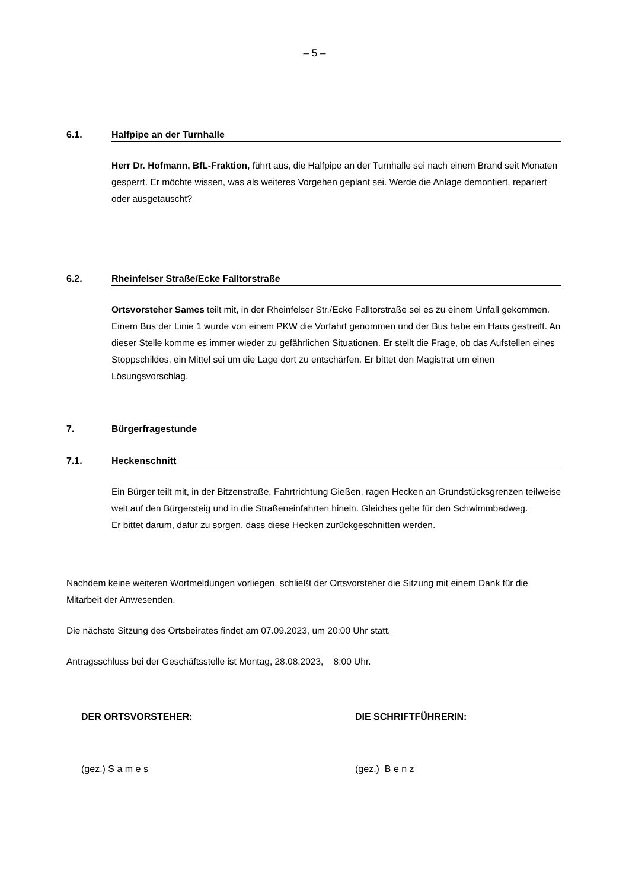– 5 –
6.1. Halfpipe an der Turnhalle
Herr Dr. Hofmann, BfL-Fraktion, führt aus, die Halfpipe an der Turnhalle sei nach einem Brand seit Monaten gesperrt. Er möchte wissen, was als weiteres Vorgehen geplant sei. Werde die Anlage demontiert, repariert oder ausgetauscht?
6.2. Rheinfelser Straße/Ecke Falltorstraße
Ortsvorsteher Sames teilt mit, in der Rheinfelser Str./Ecke Falltorstraße sei es zu einem Unfall gekommen. Einem Bus der Linie 1 wurde von einem PKW die Vorfahrt genommen und der Bus habe ein Haus gestreift. An dieser Stelle komme es immer wieder zu gefährlichen Situationen. Er stellt die Frage, ob das Aufstellen eines Stoppschildes, ein Mittel sei um die Lage dort zu entschärfen. Er bittet den Magistrat um einen Lösungsvorschlag.
7. Bürgerfragestunde
7.1. Heckenschnitt
Ein Bürger teilt mit, in der Bitzenstraße, Fahrtrichtung Gießen, ragen Hecken an Grundstücksgrenzen teilweise weit auf den Bürgersteig und in die Straßeneinfahrten hinein. Gleiches gelte für den Schwimmbadweg.
Er bittet darum, dafür zu sorgen, dass diese Hecken zurückgeschnitten werden.
Nachdem keine weiteren Wortmeldungen vorliegen, schließt der Ortsvorsteher die Sitzung mit einem Dank für die Mitarbeit der Anwesenden.
Die nächste Sitzung des Ortsbeirates findet am 07.09.2023, um 20:00 Uhr statt.
Antragsschluss bei der Geschäftsstelle ist Montag, 28.08.2023, 8:00 Uhr.
DER ORTSVORSTEHER: DIE SCHRIFTFÜHRERIN:
(gez.) S a m e s (gez.) B e n z